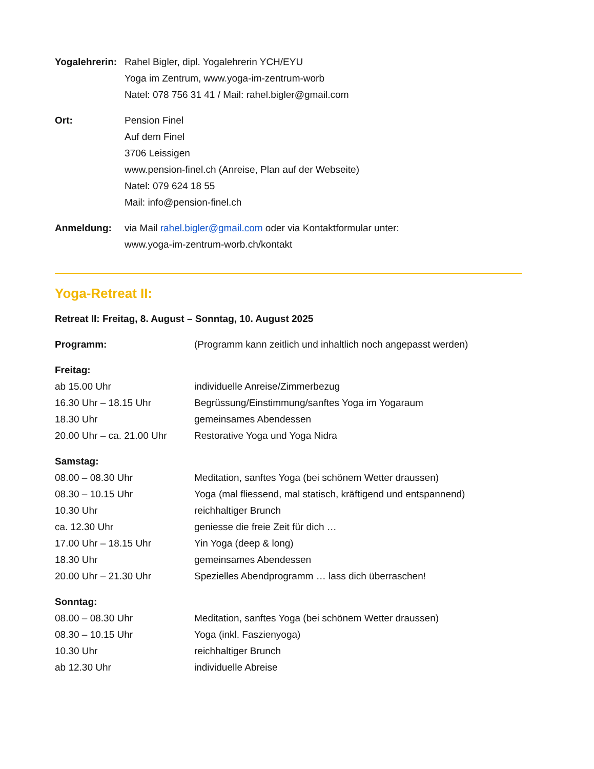Yogalehrerin:
Rahel Bigler, dipl. Yogalehrerin YCH/EYU
Yoga im Zentrum, www.yoga-im-zentrum-worb
Natel: 078 756 31 41 / Mail: rahel.bigler@gmail.com
Ort: Pension Finel
Auf dem Finel
3706 Leissigen
www.pension-finel.ch (Anreise, Plan auf der Webseite)
Natel: 079 624 18 55
Mail: info@pension-finel.ch
Anmeldung: via Mail rahel.bigler@gmail.com oder via Kontaktformular unter:
www.yoga-im-zentrum-worb.ch/kontakt
Yoga-Retreat II:
Retreat II: Freitag, 8. August – Sonntag, 10. August 2025
Programm: (Programm kann zeitlich und inhaltlich noch angepasst werden)
Freitag:
ab 15.00 Uhr individuelle Anreise/Zimmerbezug
16.30 Uhr – 18.15 Uhr Begrüssung/Einstimmung/sanftes Yoga im Yogaraum
18.30 Uhr gemeinsames Abendessen
20.00 Uhr – ca. 21.00 Uhr
Restorative Yoga und Yoga Nidra
Samstag:
08.00 – 08.30 Uhr Meditation, sanftes Yoga (bei schönem Wetter draussen)
08.30 – 10.15 Uhr Yoga (mal fliessend, mal statisch, kräftigend und entspannend)
10.30 Uhr reichhaltiger Brunch
ca. 12.30 Uhr geniesse die freie Zeit für dich …
17.00 Uhr – 18.15 Uhr Yin Yoga (deep & long)
18.30 Uhr gemeinsames Abendessen
20.00 Uhr – 21.30 Uhr Spezielles Abendprogramm … lass dich überraschen!
Sonntag:
08.00 – 08.30 Uhr Meditation, sanftes Yoga (bei schönem Wetter draussen)
08.30 – 10.15 Uhr Yoga (inkl. Faszienyoga)
10.30 Uhr reichhaltiger Brunch
ab 12.30 Uhr individuelle Abreise